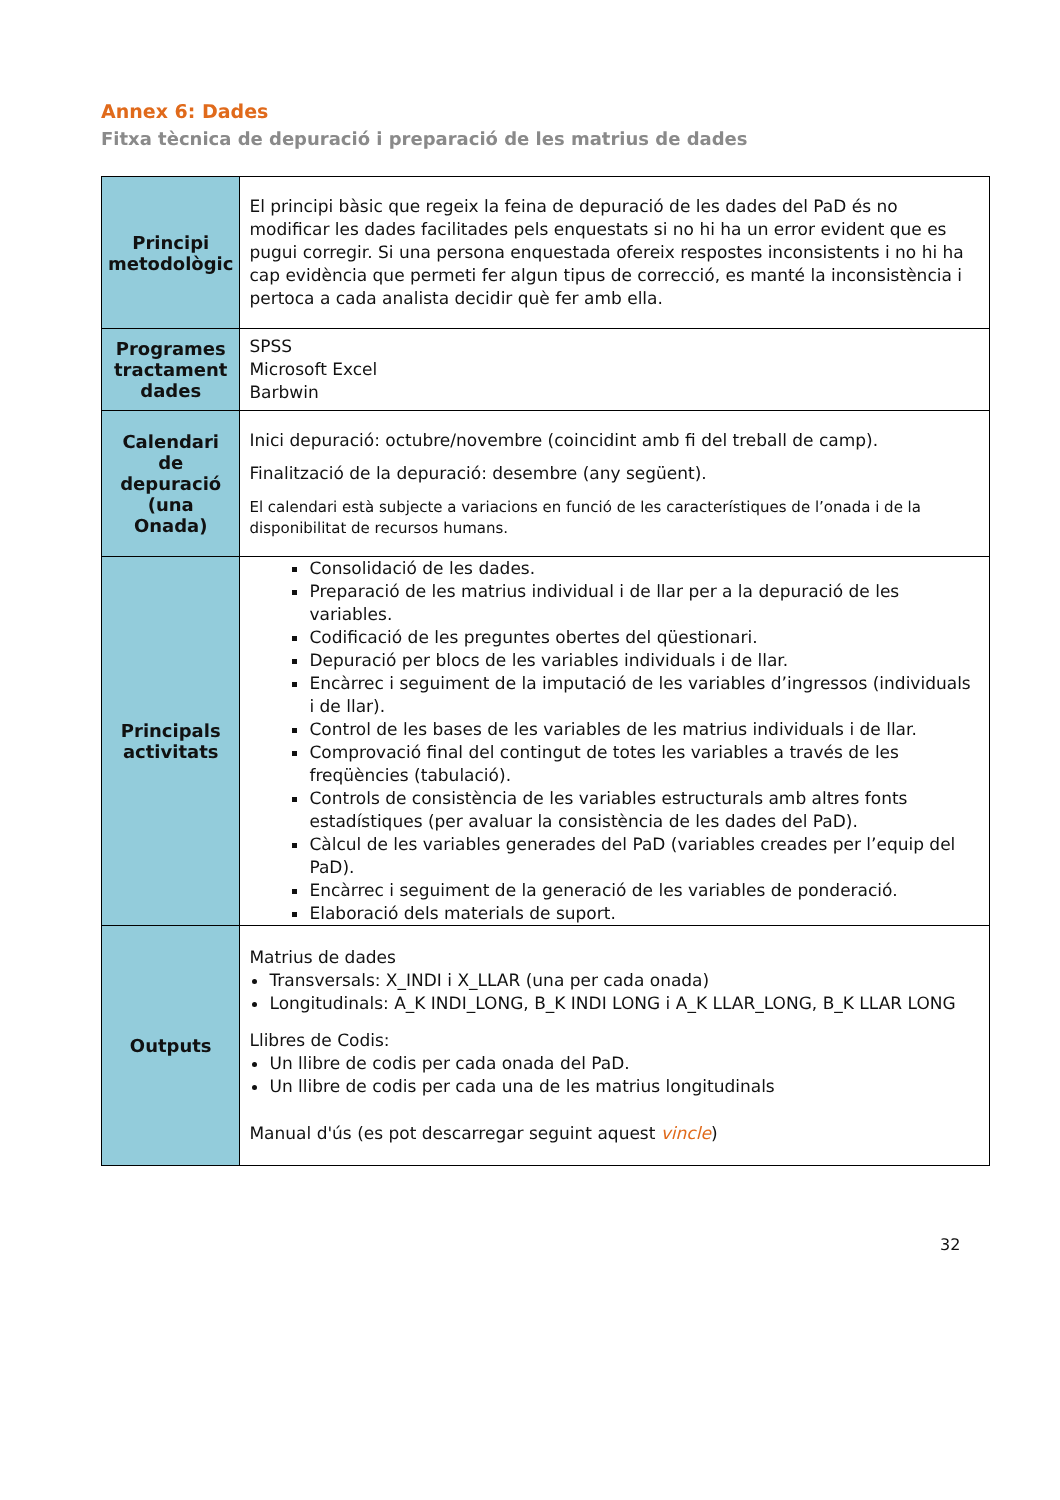Annex 6: Dades
Fitxa tècnica de depuració i preparació de les matrius de dades
| Principi metodològic | El principi bàsic que regeix la feina de depuració de les dades del PaD és no modificar les dades facilitades pels enquestats si no hi ha un error evident que es pugui corregir. Si una persona enquestada ofereix respostes inconsistents i no hi ha cap evidència que permeti fer algun tipus de correcció, es manté la inconsistència i pertoca a cada analista decidir què fer amb ella. |
| Programes tractament dades | SPSS Microsoft Excel Barbwin |
| Calendari de depuració (una Onada) | Inici depuració: octubre/novembre (coincidint amb fi del treball de camp). Finalització de la depuració: desembre (any següent). El calendari està subjecte a variacions en funció de les característiques de l’onada i de la disponibilitat de recursos humans. |
| Principals activitats | Consolidació de les dades. Preparació de les matrius individual i de llar per a la depuració de les variables. Codificació de les preguntes obertes del qüestionari. Depuració per blocs de les variables individuals i de llar. Encàrrec i seguiment de la imputació de les variables d’ingressos (individuals i de llar). Control de les bases de les variables de les matrius individuals i de llar. Comprovació final del contingut de totes les variables a través de les freqüències (tabulació). Controls de consistència de les variables estructurals amb altres fonts estadístiques (per avaluar la consistència de les dades del PaD). Càlcul de les variables generades del PaD (variables creades per l’equip del PaD). Encàrrec i seguiment de la generació de les variables de ponderació. Elaboració dels materials de suport. |
| Outputs | Matrius de dades Transversals: X_INDI i X_LLAR (una per cada onada) Longitudinals: A_K INDI_LONG, B_K INDI LONG i A_K LLAR_LONG, B_K LLAR LONG Llibres de Codis: Un llibre de codis per cada onada del PaD. Un llibre de codis per cada una de les matrius longitudinals Manual d'ús (es pot descarregar seguint aquest vincle ) |
32